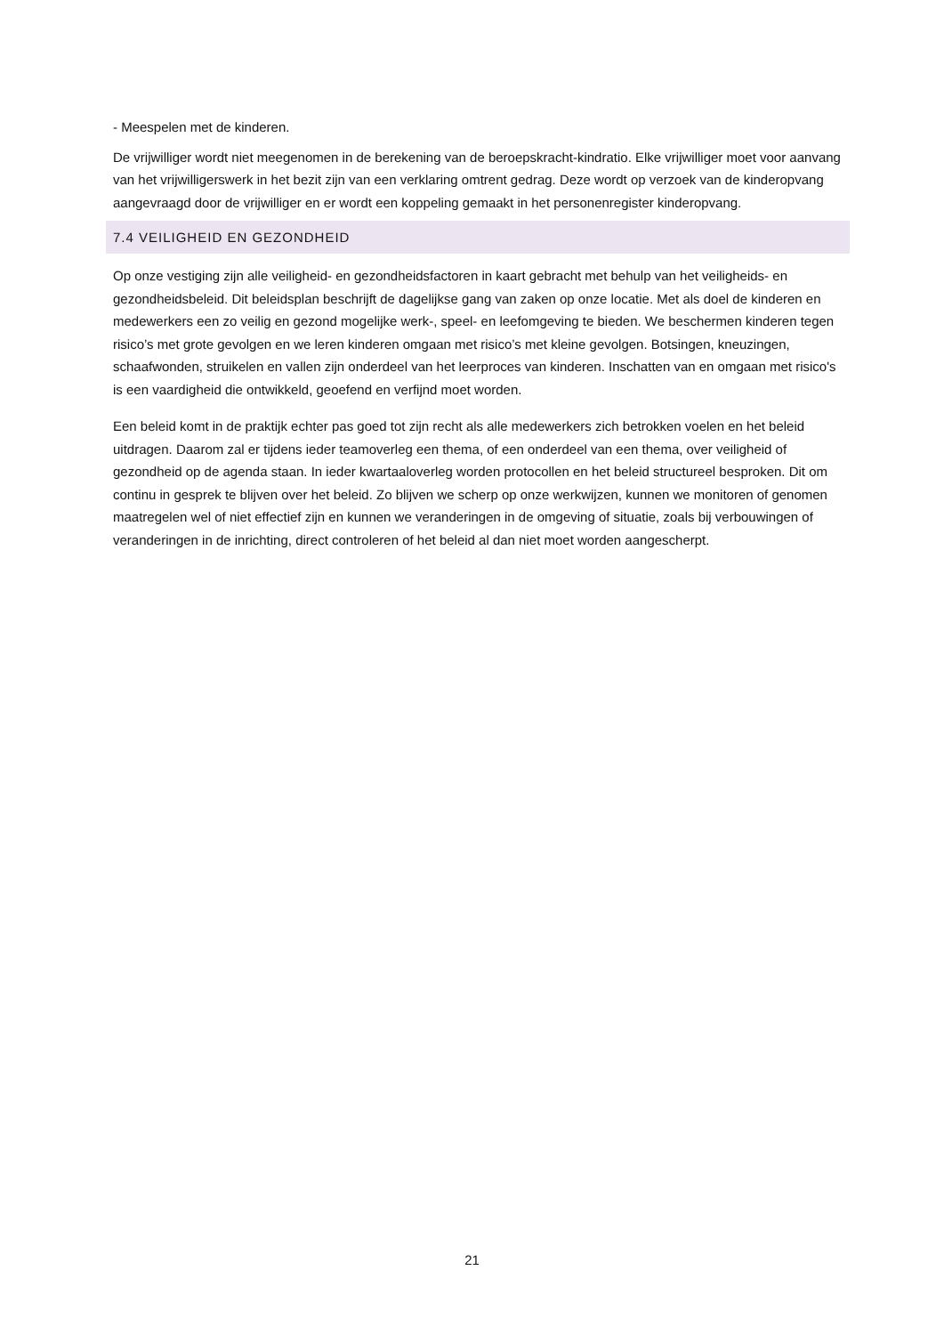- Meespelen met de kinderen.
De vrijwilliger wordt niet meegenomen in de berekening van de beroepskracht-kindratio. Elke vrijwilliger moet voor aanvang van het vrijwilligerswerk in het bezit zijn van een verklaring omtrent gedrag. Deze wordt op verzoek van de kinderopvang aangevraagd door de vrijwilliger en er wordt een koppeling gemaakt in het personenregister kinderopvang.
7.4 VEILIGHEID EN GEZONDHEID
Op onze vestiging zijn alle veiligheid- en gezondheidsfactoren in kaart gebracht met behulp van het veiligheids- en gezondheidsbeleid. Dit beleidsplan beschrijft de dagelijkse gang van zaken op onze locatie. Met als doel de kinderen en medewerkers een zo veilig en gezond mogelijke werk-, speel- en leefomgeving te bieden. We beschermen kinderen tegen risico’s met grote gevolgen en we leren kinderen omgaan met risico’s met kleine gevolgen. Botsingen, kneuzingen, schaafwonden, struikelen en vallen zijn onderdeel van het leerproces van kinderen. Inschatten van en omgaan met risico's is een vaardigheid die ontwikkeld, geoefend en verfijnd moet worden.
Een beleid komt in de praktijk echter pas goed tot zijn recht als alle medewerkers zich betrokken voelen en het beleid uitdragen. Daarom zal er tijdens ieder teamoverleg een thema, of een onderdeel van een thema, over veiligheid of gezondheid op de agenda staan. In ieder kwartaaloverleg worden protocollen en het beleid structureel besproken. Dit om continu in gesprek te blijven over het beleid. Zo blijven we scherp op onze werkwijzen, kunnen we monitoren of genomen maatregelen wel of niet effectief zijn en kunnen we veranderingen in de omgeving of situatie, zoals bij verbouwingen of veranderingen in de inrichting, direct controleren of het beleid al dan niet moet worden aangescherpt.
21